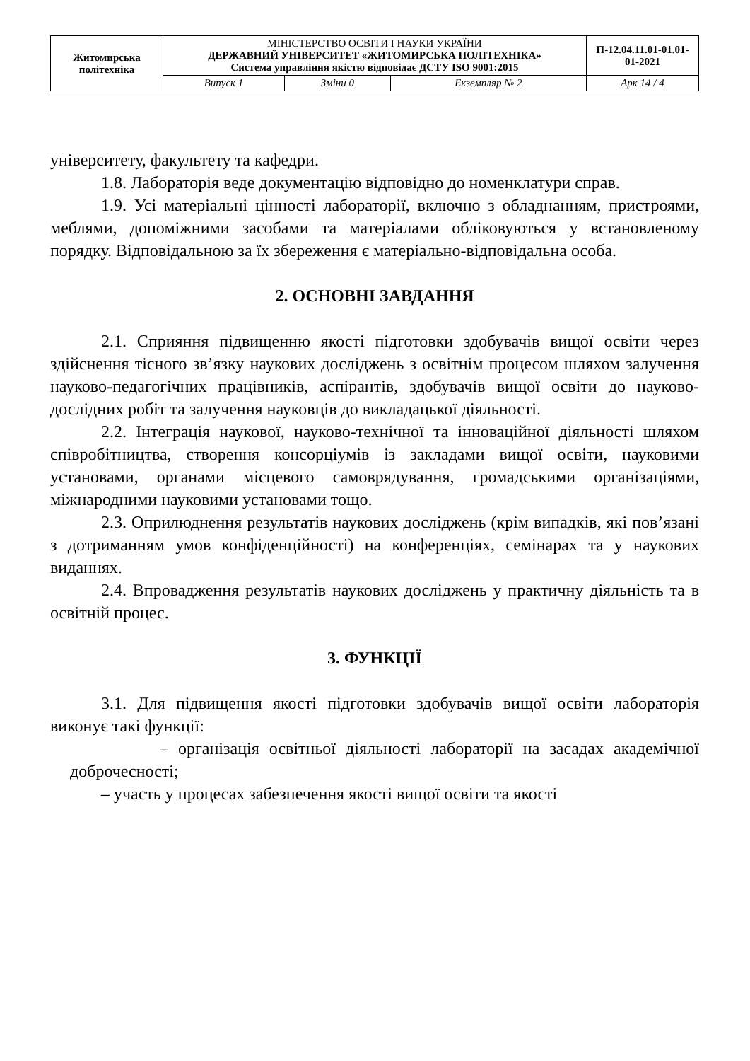| Житомирська політехніка | МІНІСТЕРСТВО ОСВІТИ І НАУКИ УКРАЇНИ ДЕРЖАВНИЙ УНІВЕРСИТЕТ «ЖИТОМИРСЬКА ПОЛІТЕХНІКА» Система управління якістю відповідає ДСТУ ISO 9001:2015 | | | П-12.04.11.01-01.01-01-2021 |
| | Випуск 1 | Зміни 0 | Екземпляр № 2 | Арк 14 / 4 |
університету, факультету та кафедри.
1.8. Лабораторія веде документацію відповідно до номенклатури справ.
1.9. Усі матеріальні цінності лабораторії, включно з обладнанням, пристроями, меблями, допоміжними засобами та матеріалами обліковуються у встановленому порядку. Відповідальною за їх збереження є матеріально-відповідальна особа.
2. ОСНОВНІ ЗАВДАННЯ
2.1. Сприяння підвищенню якості підготовки здобувачів вищої освіти через здійснення тісного зв’язку наукових досліджень з освітнім процесом шляхом залучення науково-педагогічних працівників, аспірантів, здобувачів вищої освіти до науково-дослідних робіт та залучення науковців до викладацької діяльності.
2.2. Інтеграція наукової, науково-технічної та інноваційної діяльності шляхом співробітництва, створення консорціумів із закладами вищої освіти, науковими установами, органами місцевого самоврядування, громадськими організаціями, міжнародними науковими установами тощо.
2.3. Оприлюднення результатів наукових досліджень (крім випадків, які пов’язані з дотриманням умов конфіденційності) на конференціях, семінарах та у наукових виданнях.
2.4. Впровадження результатів наукових досліджень у практичну діяльність та в освітній процес.
3. ФУНКЦІЇ
3.1. Для підвищення якості підготовки здобувачів вищої освіти лабораторія виконує такі функції:
– організація освітньої діяльності лабораторії на засадах академічної доброчесності;
– участь у процесах забезпечення якості вищої освіти та якості